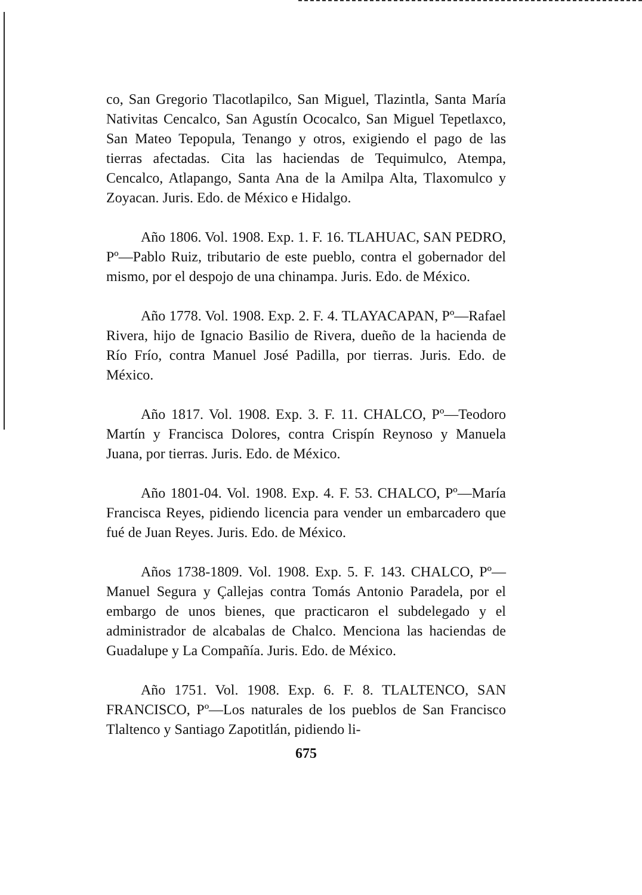co, San Gregorio Tlacotlapilco, San Miguel, Tlazintla, Santa María Nativitas Cencalco, San Agustín Ococalco, San Miguel Tepetlaxco, San Mateo Tepopula, Tenango y otros, exigiendo el pago de las tierras afectadas. Cita las haciendas de Tequimulco, Atempa, Cencalco, Atlapango, Santa Ana de la Amilpa Alta, Tlaxomulco y Zoyacan. Juris. Edo. de México e Hidalgo.
Año 1806. Vol. 1908. Exp. 1. F. 16. TLAHUAC, SAN PEDRO, Pº—Pablo Ruiz, tributario de este pueblo, contra el gobernador del mismo, por el despojo de una chinampa. Juris. Edo. de México.
Año 1778. Vol. 1908. Exp. 2. F. 4. TLAYACAPAN, Pº—Rafael Rivera, hijo de Ignacio Basilio de Rivera, dueño de la hacienda de Río Frío, contra Manuel José Padilla, por tierras. Juris. Edo. de México.
Año 1817. Vol. 1908. Exp. 3. F. 11. CHALCO, Pº—Teodoro Martín y Francisca Dolores, contra Crispín Reynoso y Manuela Juana, por tierras. Juris. Edo. de México.
Año 1801-04. Vol. 1908. Exp. 4. F. 53. CHALCO, Pº—María Francisca Reyes, pidiendo licencia para vender un embarcadero que fué de Juan Reyes. Juris. Edo. de México.
Años 1738-1809. Vol. 1908. Exp. 5. F. 143. CHALCO, Pº—Manuel Segura y Çallejas contra Tomás Antonio Paradela, por el embargo de unos bienes, que practicaron el subdelegado y el administrador de alcabalas de Chalco. Menciona las haciendas de Guadalupe y La Compañía. Juris. Edo. de México.
Año 1751. Vol. 1908. Exp. 6. F. 8. TLALTENCO, SAN FRANCISCO, Pº—Los naturales de los pueblos de San Francisco Tlaltenco y Santiago Zapotitlán, pidiendo li-
675